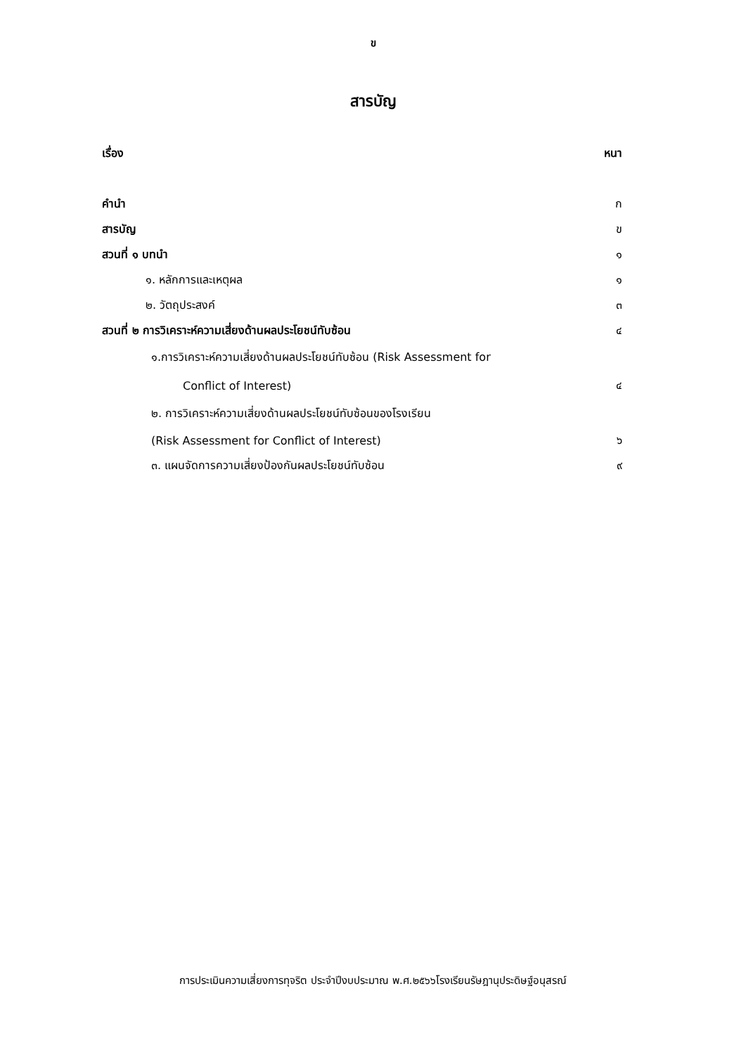ข
สารบัญ
| เรื่อง | หนา |
| คำนำ | ก |
| สารบัญ | ข |
| สวนที่ ๑ บทนำ | ๑ |
| ๑. หลักการและเหตุผล | ๑ |
| ๒. วัตถุประสงค์ | ๓ |
| สวนที่ ๒ การวิเคราะห์ความเสี่ยงด้านผลประโยชน์ทับซ้อน | ๔ |
| ๑.การวิเคราะห์ความเสี่ยงด้านผลประโยชน์ทับซ้อน (Risk Assessment for | |
| Conflict of Interest) | ๔ |
| ๒. การวิเคราะห์ความเสี่ยงด้านผลประโยชน์ทับซ้อนของโรงเรียน | |
| (Risk Assessment for Conflict of Interest) | ๖ |
| ๓. แผนจัดการความเสี่ยงป้องกันผลประโยชน์ทับซ้อน | ๙ |
การประเมินความเสี่ยงการทุจริต ประจำปีงบประมาณ พ.ศ.๒๕๖๖โรงเรียนรัษฎานุประดิษฐ์อนุสรณ์